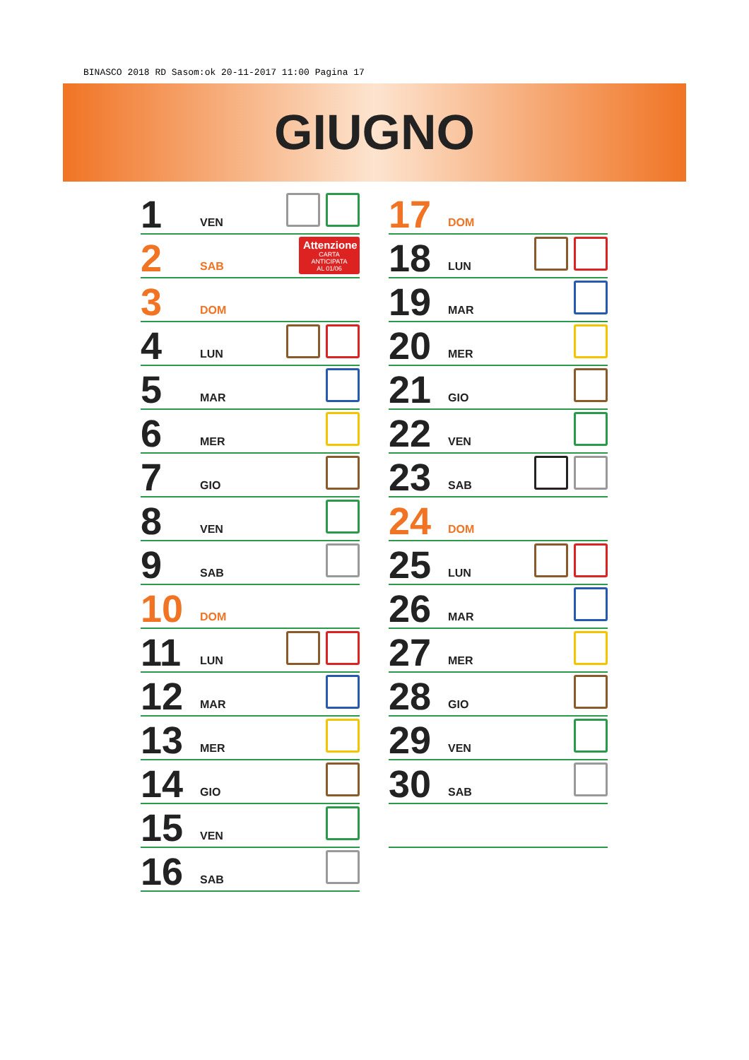BINASCO 2018 RD Sasom:ok 20-11-2017 11:00 Pagina 17
GIUGNO
1 VEN
2 SAB
Attenzione
CARTA ANTICIPATA
AL 01/06
3 DOM
4 LUN
5 MAR
6 MER
7 GIO
8 VEN
9 SAB
10 DOM
11 LUN
12 MAR
13 MER
14 GIO
15 VEN
16 SAB
17 DOM
18 LUN
19 MAR
20 MER
21 GIO
22 VEN
23 SAB
24 DOM
25 LUN
26 MAR
27 MER
28 GIO
29 VEN
30 SAB